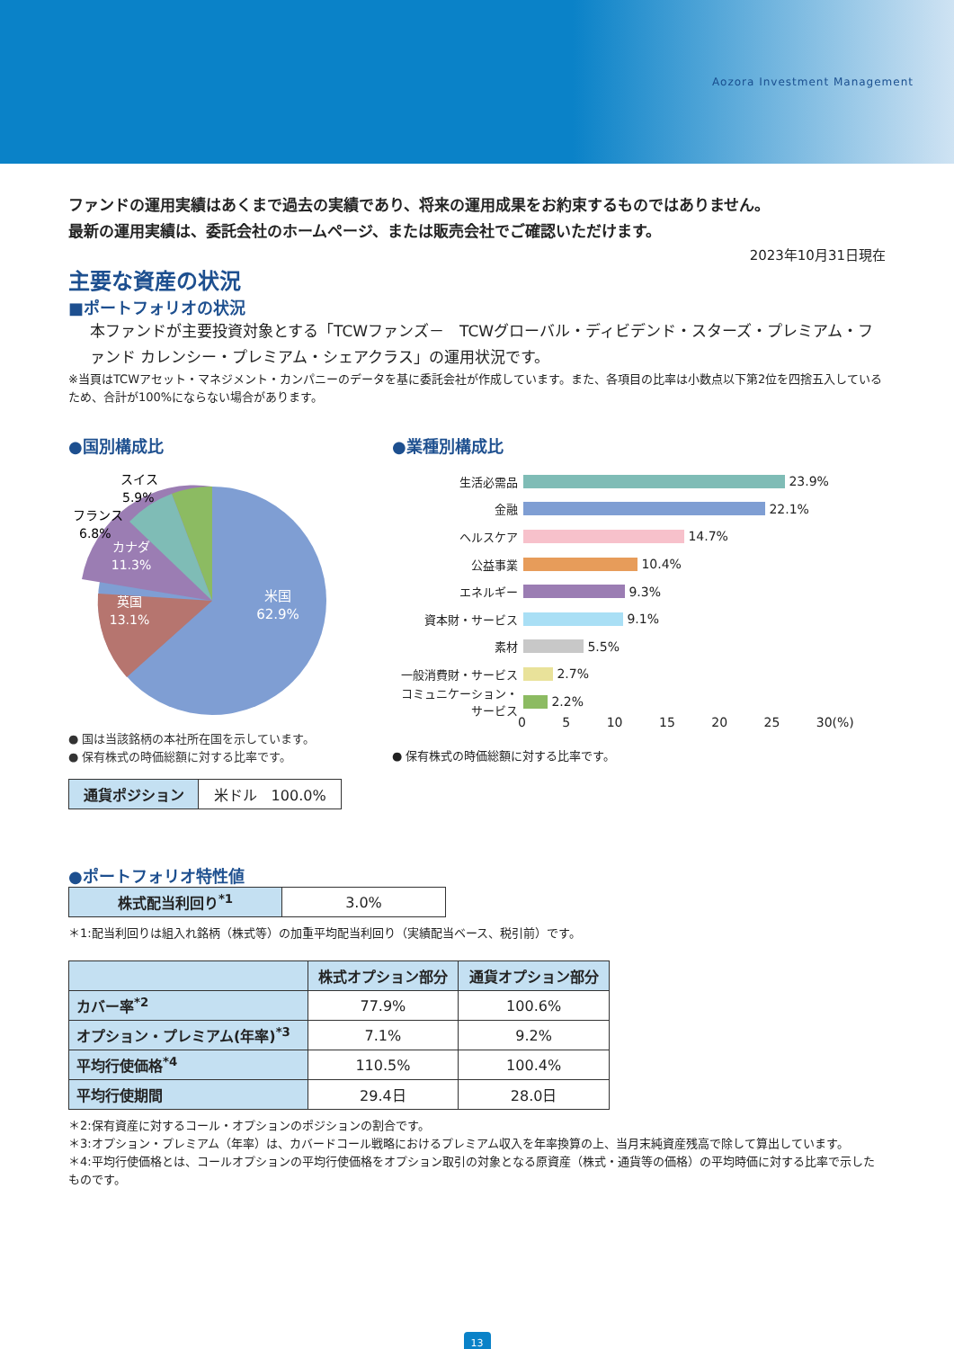Aozora Investment Management
ファンドの運用実績はあくまで過去の実績であり、将来の運用成果をお約束するものではありません。
最新の運用実績は、委託会社のホームページ、または販売会社でご確認いただけます。
2023年10月31日現在
主要な資産の状況
■ポートフォリオの状況
本ファンドが主要投資対象とする「TCWファンズ－　TCWグローバル・ディビデンド・スターズ・プレミアム・ファンド カレンシー・プレミアム・シェアクラス」の運用状況です。
※当頁はTCWアセット・マネジメント・カンパニーのデータを基に委託会社が作成しています。また、各項目の比率は小数点以下第2位を四捨五入しているため、合計が100%にならない場合があります。
●国別構成比
米国
62.9%
英国
13.1%
カナダ
11.3%
フランス
6.8%
スイス
5.9%
● 国は当該銘柄の本社所在国を示しています。
● 保有株式の時価総額に対する比率です。
| 通貨ポジション | 米ドル 100.0% |
●業種別構成比
生活必需品 23.9%
金融 22.1%
ヘルスケア 14.7%
公益事業 10.4%
エネルギー 9.3%
資本財・サービス 9.1%
素材 5.5%
一般消費財・サービス 2.7%
コミュニケーション・サービス 2.2%
0 5 10 15 20 25 30(%)
● 保有株式の時価総額に対する比率です。
●ポートフォリオ特性値
| 株式配当利回り<sup>*1</sup> | 3.0% |
＊1:配当利回りは組入れ銘柄（株式等）の加重平均配当利回り（実績配当ベース、税引前）です。
| | 株式オプション部分 | 通貨オプション部分 |
| --- | --- | --- |
| カバー率<sup>*2</sup> | 77.9% | 100.6% |
| オプション・プレミアム(年率)<sup>*3</sup> | 7.1% | 9.2% |
| 平均行使価格<sup>*4</sup> | 110.5% | 100.4% |
| 平均行使期間 | 29.4日 | 28.0日 |
＊2:保有資産に対するコール・オプションのポジションの割合です。
＊3:オプション・プレミアム（年率）は、カバードコール戦略におけるプレミアム収入を年率換算の上、当月末純資産残高で除して算出しています。
＊4:平均行使価格とは、コールオプションの平均行使価格をオプション取引の対象となる原資産（株式・通貨等の価格）の平均時価に対する比率で示したものです。
13